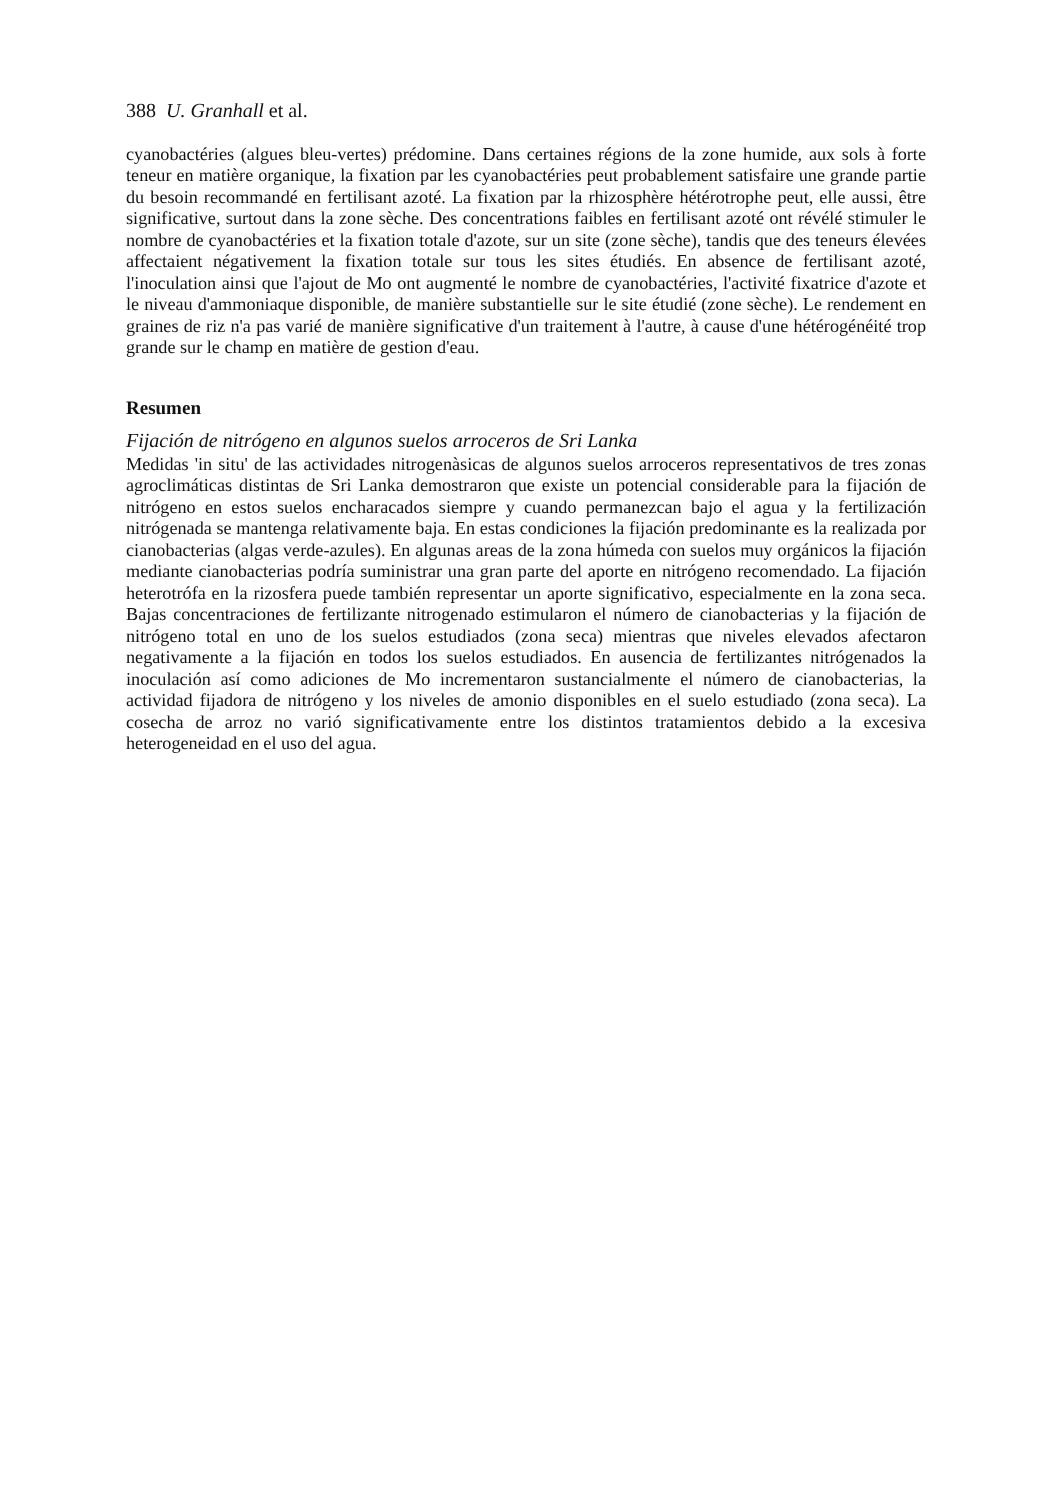388 U. Granhall et al.
cyanobactéries (algues bleu-vertes) prédomine. Dans certaines régions de la zone humide, aux sols à forte teneur en matière organique, la fixation par les cyanobactéries peut probablement satisfaire une grande partie du besoin recommandé en fertilisant azoté. La fixation par la rhizosphère hétérotrophe peut, elle aussi, être significative, surtout dans la zone sèche. Des concentrations faibles en fertilisant azoté ont révélé stimuler le nombre de cyanobactéries et la fixation totale d'azote, sur un site (zone sèche), tandis que des teneurs élevées affectaient négativement la fixation totale sur tous les sites étudiés. En absence de fertilisant azoté, l'inoculation ainsi que l'ajout de Mo ont augmenté le nombre de cyanobactéries, l'activité fixatrice d'azote et le niveau d'ammoniaque disponible, de manière substantielle sur le site étudié (zone sèche). Le rendement en graines de riz n'a pas varié de manière significative d'un traitement à l'autre, à cause d'une hétérogénéité trop grande sur le champ en matière de gestion d'eau.
Resumen
Fijación de nitrógeno en algunos suelos arroceros de Sri Lanka
Medidas 'in situ' de las actividades nitrogenàsicas de algunos suelos arroceros representativos de tres zonas agroclimáticas distintas de Sri Lanka demostraron que existe un potencial considerable para la fijación de nitrógeno en estos suelos encharacados siempre y cuando permanezcan bajo el agua y la fertilización nitrógenada se mantenga relativamente baja. En estas condiciones la fijación predominante es la realizada por cianobacterias (algas verde-azules). En algunas areas de la zona húmeda con suelos muy orgánicos la fijación mediante cianobacterias podría suministrar una gran parte del aporte en nitrógeno recomendado. La fijación heterotrófa en la rizosfera puede también representar un aporte significativo, especialmente en la zona seca. Bajas concentraciones de fertilizante nitrogenado estimularon el número de cianobacterias y la fijación de nitrógeno total en uno de los suelos estudiados (zona seca) mientras que niveles elevados afectaron negativamente a la fijación en todos los suelos estudiados. En ausencia de fertilizantes nitrógenados la inoculación así como adiciones de Mo incrementaron sustancialmente el número de cianobacterias, la actividad fijadora de nitrógeno y los niveles de amonio disponibles en el suelo estudiado (zona seca). La cosecha de arroz no varió significativamente entre los distintos tratamientos debido a la excesiva heterogeneidad en el uso del agua.